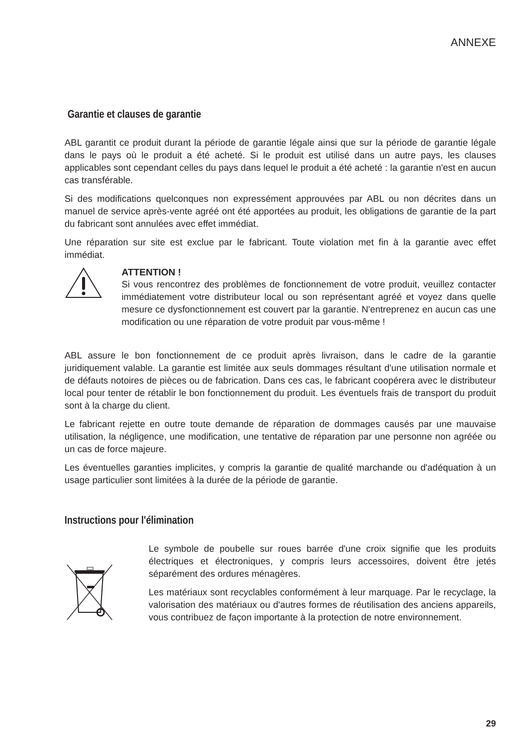ANNEXE
Garantie et clauses de garantie
ABL garantit ce produit durant la période de garantie légale ainsi que sur la période de garantie légale dans le pays où le produit a été acheté. Si le produit est utilisé dans un autre pays, les clauses applicables sont cependant celles du pays dans lequel le produit a été acheté : la garantie n'est en aucun cas transférable.
Si des modifications quelconques non expressément approuvées par ABL ou non décrites dans un manuel de service après-vente agréé ont été apportées au produit, les obligations de garantie de la part du fabricant sont annulées avec effet immédiat.
Une réparation sur site est exclue par le fabricant. Toute violation met fin à la garantie avec effet immédiat.
ATTENTION !
Si vous rencontrez des problèmes de fonctionnement de votre produit, veuillez contacter immédiatement votre distributeur local ou son représentant agréé et voyez dans quelle mesure ce dysfonctionnement est couvert par la garantie. N'entreprenez en aucun cas une modification ou une réparation de votre produit par vous-même !
ABL assure le bon fonctionnement de ce produit après livraison, dans le cadre de la garantie juridiquement valable. La garantie est limitée aux seuls dommages résultant d'une utilisation normale et de défauts notoires de pièces ou de fabrication. Dans ces cas, le fabricant coopérera avec le distributeur local pour tenter de rétablir le bon fonctionnement du produit. Les éventuels frais de transport du produit sont à la charge du client.
Le fabricant rejette en outre toute demande de réparation de dommages causés par une mauvaise utilisation, la négligence, une modification, une tentative de réparation par une personne non agréée ou un cas de force majeure.
Les éventuelles garanties implicites, y compris la garantie de qualité marchande ou d'adéquation à un usage particulier sont limitées à la durée de la période de garantie.
Instructions pour l'élimination
Le symbole de poubelle sur roues barrée d'une croix signifie que les produits électriques et électroniques, y compris leurs accessoires, doivent être jetés séparément des ordures ménagères.
Les matériaux sont recyclables conformément à leur marquage. Par le recyclage, la valorisation des matériaux ou d'autres formes de réutilisation des anciens appareils, vous contribuez de façon importante à la protection de notre environnement.
29